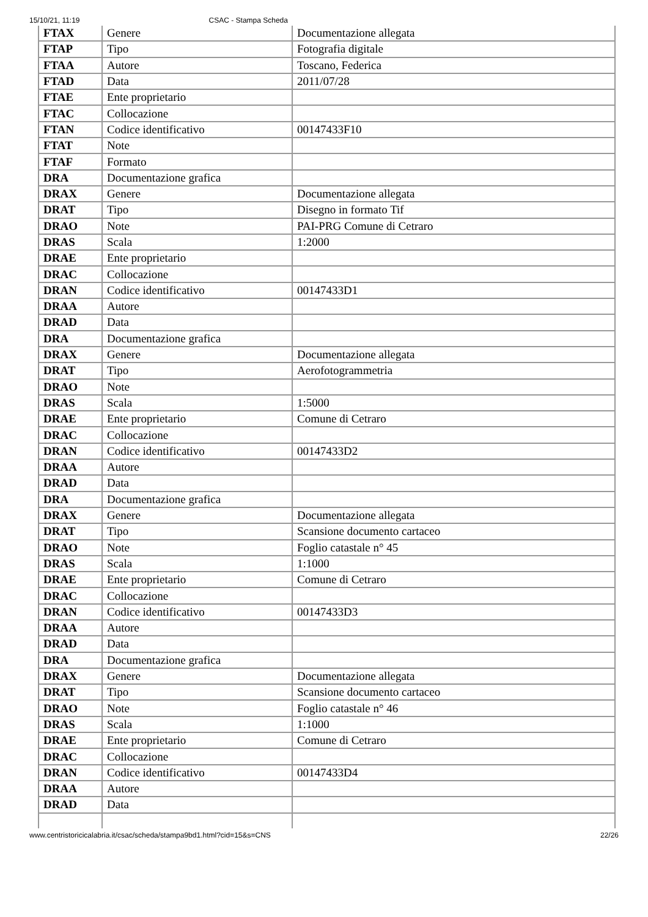15/10/21, 11:19 CSAC - Stampa Scheda
| FTAX | Genere | Documentazione allegata |
| FTAP | Tipo | Fotografia digitale |
| FTAA | Autore | Toscano, Federica |
| FTAD | Data | 2011/07/28 |
| FTAE | Ente proprietario | |
| FTAC | Collocazione | |
| FTAN | Codice identificativo | 00147433F10 |
| FTAT | Note | |
| FTAF | Formato | |
| DRA | Documentazione grafica | |
| DRAX | Genere | Documentazione allegata |
| DRAT | Tipo | Disegno in formato Tif |
| DRAO | Note | PAI-PRG Comune di Cetraro |
| DRAS | Scala | 1:2000 |
| DRAE | Ente proprietario | |
| DRAC | Collocazione | |
| DRAN | Codice identificativo | 00147433D1 |
| DRAA | Autore | |
| DRAD | Data | |
| DRA | Documentazione grafica | |
| DRAX | Genere | Documentazione allegata |
| DRAT | Tipo | Aerofotogrammetria |
| DRAO | Note | |
| DRAS | Scala | 1:5000 |
| DRAE | Ente proprietario | Comune di Cetraro |
| DRAC | Collocazione | |
| DRAN | Codice identificativo | 00147433D2 |
| DRAA | Autore | |
| DRAD | Data | |
| DRA | Documentazione grafica | |
| DRAX | Genere | Documentazione allegata |
| DRAT | Tipo | Scansione documento cartaceo |
| DRAO | Note | Foglio catastale n° 45 |
| DRAS | Scala | 1:1000 |
| DRAE | Ente proprietario | Comune di Cetraro |
| DRAC | Collocazione | |
| DRAN | Codice identificativo | 00147433D3 |
| DRAA | Autore | |
| DRAD | Data | |
| DRA | Documentazione grafica | |
| DRAX | Genere | Documentazione allegata |
| DRAT | Tipo | Scansione documento cartaceo |
| DRAO | Note | Foglio catastale n° 46 |
| DRAS | Scala | 1:1000 |
| DRAE | Ente proprietario | Comune di Cetraro |
| DRAC | Collocazione | |
| DRAN | Codice identificativo | 00147433D4 |
| DRAA | Autore | |
| DRAD | Data | |
www.centristoricicalabria.it/csac/scheda/stampa9bd1.html?cid=15&s=CNS 22/26